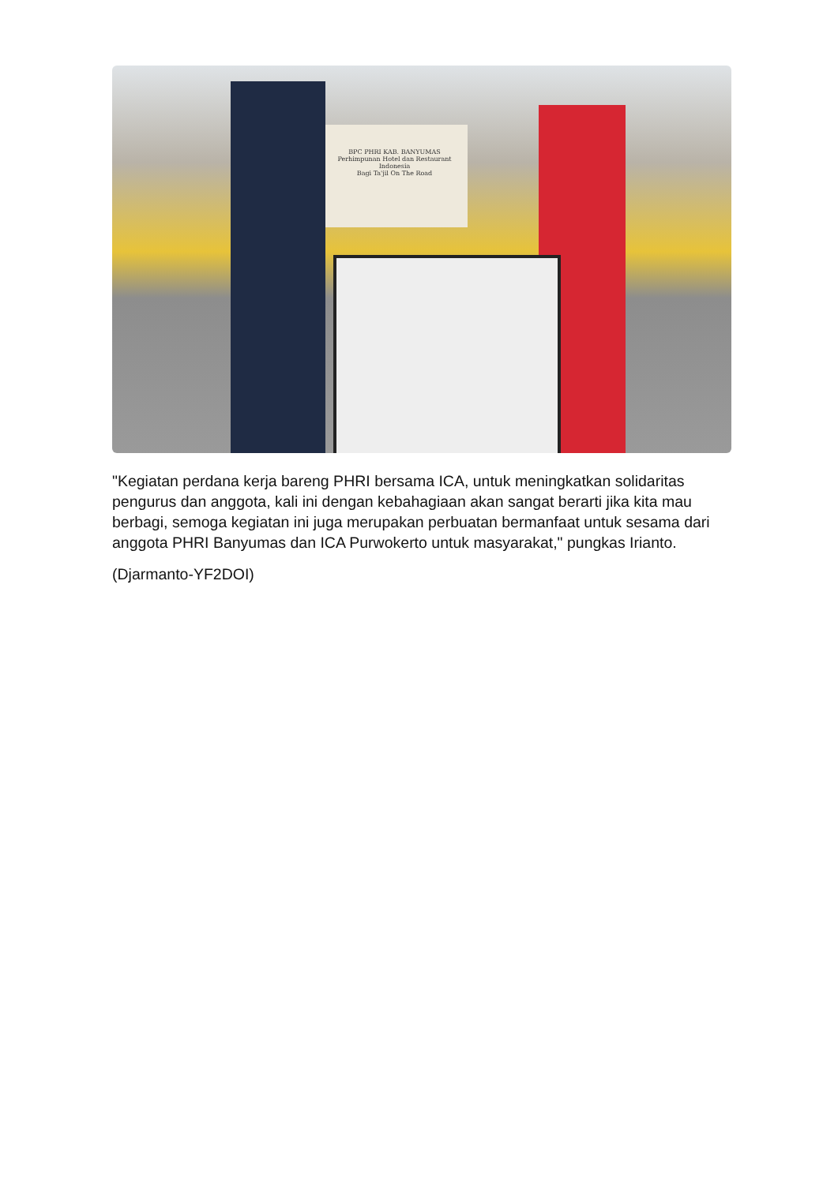BPC PHRI KAB. BANYUMAS
Perhimpunan Hotel dan Restaurant Indonesia
Bagi Ta'jil On The Road
"Kegiatan perdana kerja bareng PHRI bersama ICA, untuk meningkatkan solidaritas pengurus dan anggota, kali ini dengan kebahagiaan akan sangat berarti jika kita mau berbagi, semoga kegiatan ini juga merupakan perbuatan bermanfaat untuk sesama dari anggota PHRI Banyumas dan ICA Purwokerto untuk masyarakat," pungkas Irianto.
(Djarmanto-YF2DOI)